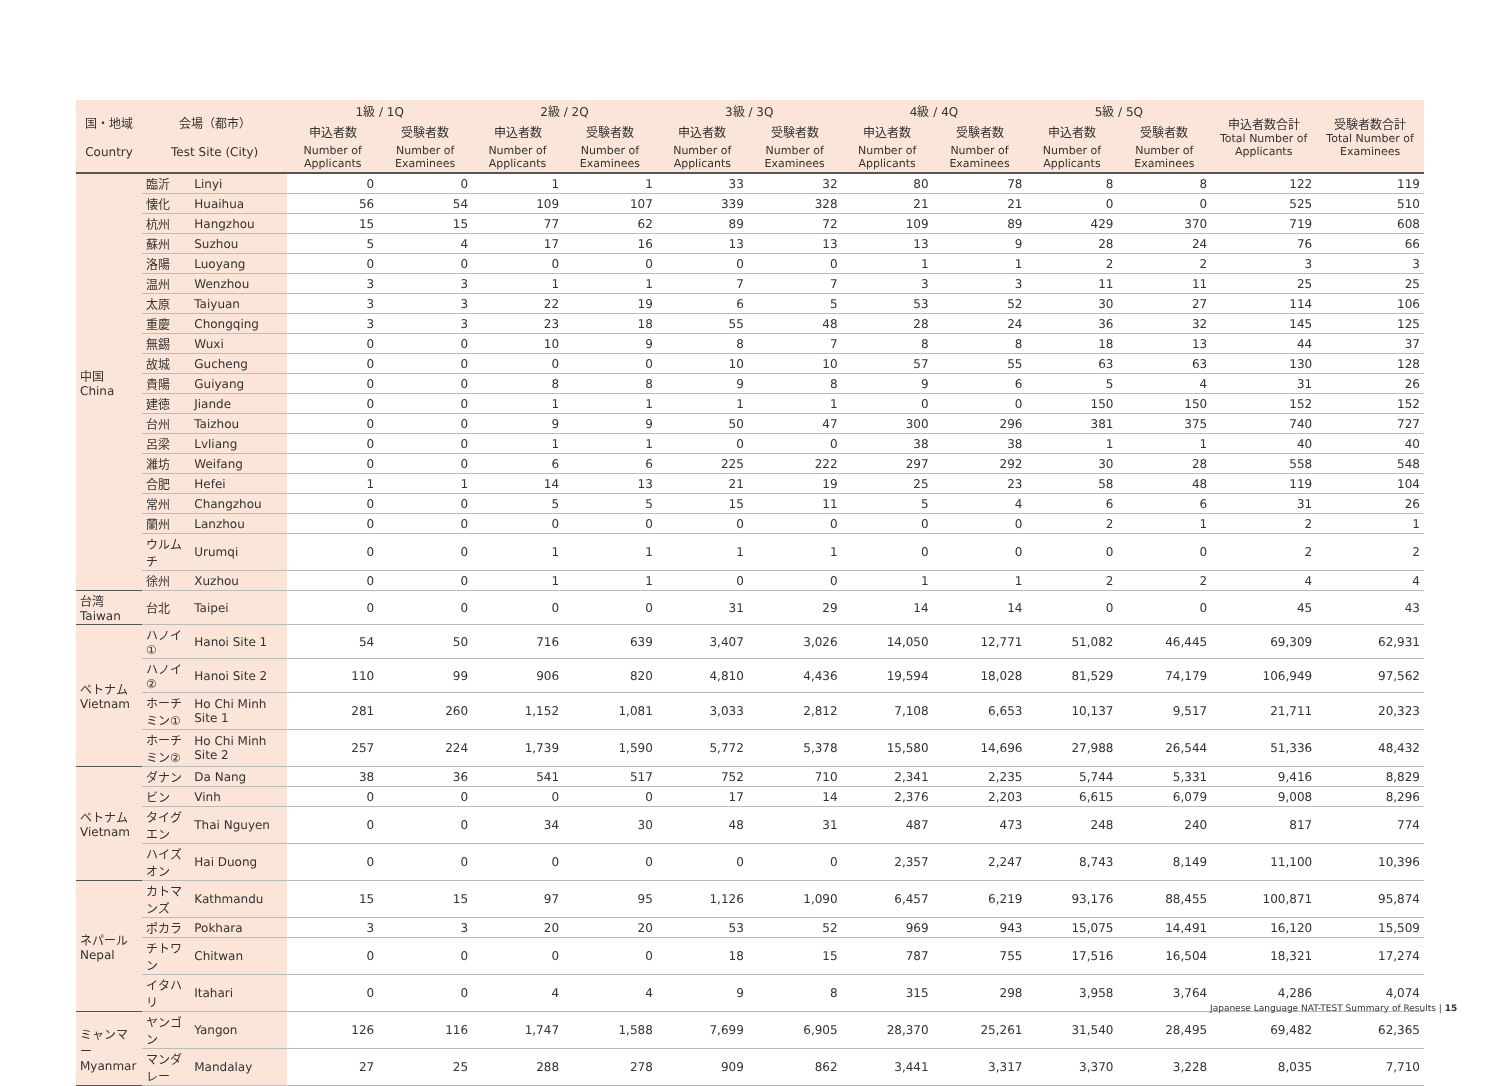| 国・地域 Country | 会場（都市） Test Site (City) | | 1級 / 1Q | | 2級 / 2Q | | 3級 / 3Q | | 4級 / 4Q | | 5級 / 5Q | | 申込者数合計 Total Number of Applicants | 受験者数合計 Total Number of Examinees |
| --- | --- | --- | --- | --- | --- | --- | --- | --- | --- | --- | --- | --- | --- | --- |
| | | | 申込者数 | 受験者数 | 申込者数 | 受験者数 | 申込者数 | 受験者数 | 申込者数 | 受験者数 | 申込者数 | 受験者数 | | |
| | | | Number of Applicants | Number of Examinees | Number of Applicants | Number of Examinees | Number of Applicants | Number of Examinees | Number of Applicants | Number of Examinees | Number of Applicants | Number of Examinees | | |
| 中国 China | 臨沂 | Linyi | 0 | 0 | 1 | 1 | 33 | 32 | 80 | 78 | 8 | 8 | 122 | 119 |
| | 懐化 | Huaihua | 56 | 54 | 109 | 107 | 339 | 328 | 21 | 21 | 0 | 0 | 525 | 510 |
| | 杭州 | Hangzhou | 15 | 15 | 77 | 62 | 89 | 72 | 109 | 89 | 429 | 370 | 719 | 608 |
| | 蘇州 | Suzhou | 5 | 4 | 17 | 16 | 13 | 13 | 13 | 9 | 28 | 24 | 76 | 66 |
| | 洛陽 | Luoyang | 0 | 0 | 0 | 0 | 0 | 0 | 1 | 1 | 2 | 2 | 3 | 3 |
| | 温州 | Wenzhou | 3 | 3 | 1 | 1 | 7 | 7 | 3 | 3 | 11 | 11 | 25 | 25 |
| | 太原 | Taiyuan | 3 | 3 | 22 | 19 | 6 | 5 | 53 | 52 | 30 | 27 | 114 | 106 |
| | 重慶 | Chongqing | 3 | 3 | 23 | 18 | 55 | 48 | 28 | 24 | 36 | 32 | 145 | 125 |
| | 無錫 | Wuxi | 0 | 0 | 10 | 9 | 8 | 7 | 8 | 8 | 18 | 13 | 44 | 37 |
| | 故城 | Gucheng | 0 | 0 | 0 | 0 | 10 | 10 | 57 | 55 | 63 | 63 | 130 | 128 |
| | 貴陽 | Guiyang | 0 | 0 | 8 | 8 | 9 | 8 | 9 | 6 | 5 | 4 | 31 | 26 |
| | 建徳 | Jiande | 0 | 0 | 1 | 1 | 1 | 1 | 0 | 0 | 150 | 150 | 152 | 152 |
| | 台州 | Taizhou | 0 | 0 | 9 | 9 | 50 | 47 | 300 | 296 | 381 | 375 | 740 | 727 |
| | 呂梁 | Lvliang | 0 | 0 | 1 | 1 | 0 | 0 | 38 | 38 | 1 | 1 | 40 | 40 |
| | 濰坊 | Weifang | 0 | 0 | 6 | 6 | 225 | 222 | 297 | 292 | 30 | 28 | 558 | 548 |
| | 合肥 | Hefei | 1 | 1 | 14 | 13 | 21 | 19 | 25 | 23 | 58 | 48 | 119 | 104 |
| | 常州 | Changzhou | 0 | 0 | 5 | 5 | 15 | 11 | 5 | 4 | 6 | 6 | 31 | 26 |
| | 蘭州 | Lanzhou | 0 | 0 | 0 | 0 | 0 | 0 | 0 | 0 | 2 | 1 | 2 | 1 |
| | ウルムチ | Urumqi | 0 | 0 | 1 | 1 | 1 | 1 | 0 | 0 | 0 | 0 | 2 | 2 |
| | 徐州 | Xuzhou | 0 | 0 | 1 | 1 | 0 | 0 | 1 | 1 | 2 | 2 | 4 | 4 |
| 台湾 Taiwan | 台北 | Taipei | 0 | 0 | 0 | 0 | 31 | 29 | 14 | 14 | 0 | 0 | 45 | 43 |
| ベトナム Vietnam | ハノイ① | Hanoi Site 1 | 54 | 50 | 716 | 639 | 3,407 | 3,026 | 14,050 | 12,771 | 51,082 | 46,445 | 69,309 | 62,931 |
| | ハノイ② | Hanoi Site 2 | 110 | 99 | 906 | 820 | 4,810 | 4,436 | 19,594 | 18,028 | 81,529 | 74,179 | 106,949 | 97,562 |
| | ホーチミン① | Ho Chi Minh Site 1 | 281 | 260 | 1,152 | 1,081 | 3,033 | 2,812 | 7,108 | 6,653 | 10,137 | 9,517 | 21,711 | 20,323 |
| | ホーチミン② | Ho Chi Minh Site 2 | 257 | 224 | 1,739 | 1,590 | 5,772 | 5,378 | 15,580 | 14,696 | 27,988 | 26,544 | 51,336 | 48,432 |
| ベトナム Vietnam | ダナン | Da Nang | 38 | 36 | 541 | 517 | 752 | 710 | 2,341 | 2,235 | 5,744 | 5,331 | 9,416 | 8,829 |
| | ビン | Vinh | 0 | 0 | 0 | 0 | 17 | 14 | 2,376 | 2,203 | 6,615 | 6,079 | 9,008 | 8,296 |
| | タイグエン | Thai Nguyen | 0 | 0 | 34 | 30 | 48 | 31 | 487 | 473 | 248 | 240 | 817 | 774 |
| | ハイズオン | Hai Duong | 0 | 0 | 0 | 0 | 0 | 0 | 2,357 | 2,247 | 8,743 | 8,149 | 11,100 | 10,396 |
| ネパール Nepal | カトマンズ | Kathmandu | 15 | 15 | 97 | 95 | 1,126 | 1,090 | 6,457 | 6,219 | 93,176 | 88,455 | 100,871 | 95,874 |
| | ポカラ | Pokhara | 3 | 3 | 20 | 20 | 53 | 52 | 969 | 943 | 15,075 | 14,491 | 16,120 | 15,509 |
| | チトワン | Chitwan | 0 | 0 | 0 | 0 | 18 | 15 | 787 | 755 | 17,516 | 16,504 | 18,321 | 17,274 |
| | イタハリ | Itahari | 0 | 0 | 4 | 4 | 9 | 8 | 315 | 298 | 3,958 | 3,764 | 4,286 | 4,074 |
| ミャンマー Myanmar | ヤンゴン | Yangon | 126 | 116 | 1,747 | 1,588 | 7,699 | 6,905 | 28,370 | 25,261 | 31,540 | 28,495 | 69,482 | 62,365 |
| | マンダレー | Mandalay | 27 | 25 | 288 | 278 | 909 | 862 | 3,441 | 3,317 | 3,370 | 3,228 | 8,035 | 7,710 |
Japanese Language NAT-TEST Summary of Results | 15